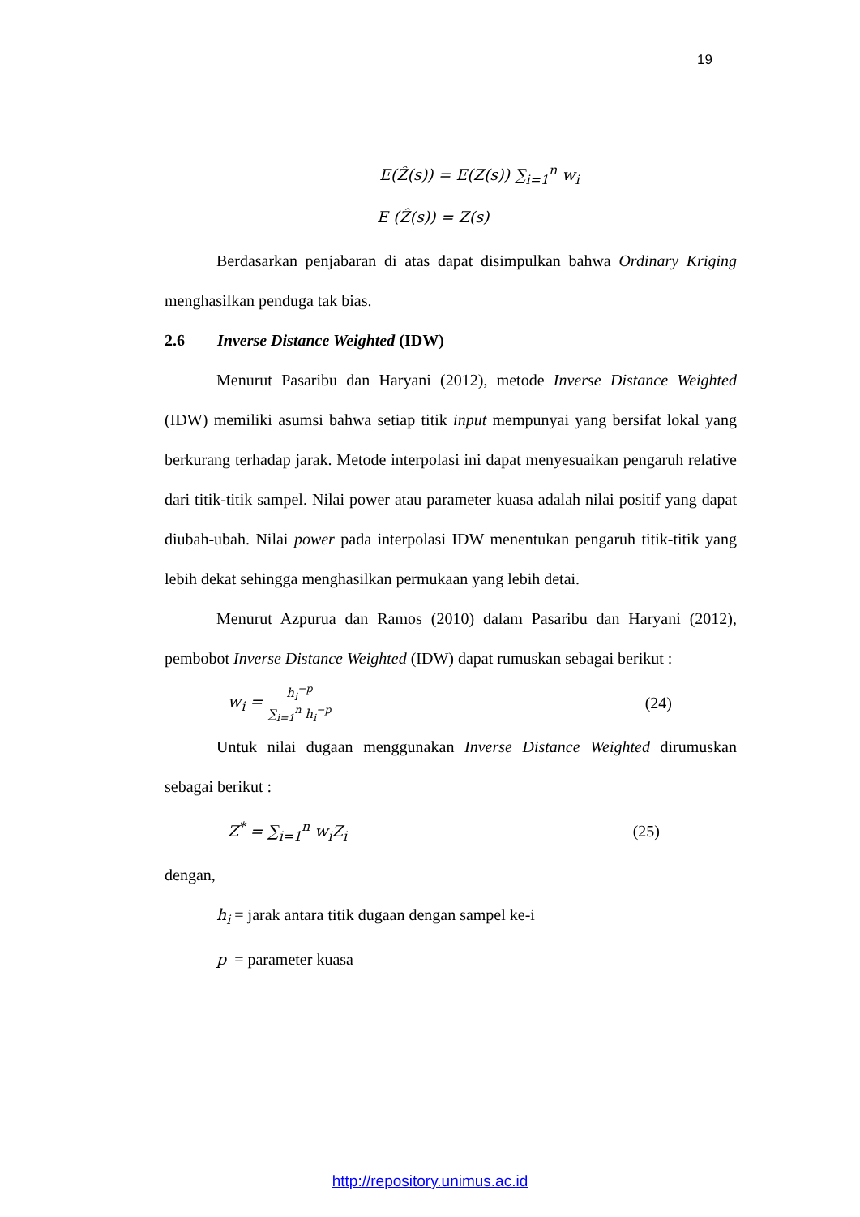19
E(Ẑ(s)) = E(Z(s)) ∑<sub>i=1</sub><sup>n</sup> w<sub>i</sub>
E (Ẑ(s)) = Z(s)
Berdasarkan penjabaran di atas dapat disimpulkan bahwa Ordinary Kriging menghasilkan penduga tak bias.
2.6 Inverse Distance Weighted (IDW)
Menurut Pasaribu dan Haryani (2012), metode Inverse Distance Weighted (IDW) memiliki asumsi bahwa setiap titik input mempunyai yang bersifat lokal yang berkurang terhadap jarak. Metode interpolasi ini dapat menyesuaikan pengaruh relative dari titik-titik sampel. Nilai power atau parameter kuasa adalah nilai positif yang dapat diubah-ubah. Nilai power pada interpolasi IDW menentukan pengaruh titik-titik yang lebih dekat sehingga menghasilkan permukaan yang lebih detai.
Menurut Azpurua dan Ramos (2010) dalam Pasaribu dan Haryani (2012), pembobot Inverse Distance Weighted (IDW) dapat rumuskan sebagai berikut :
w<sub>i</sub> = h<sub>i</sub><sup>−p</sup> ∑<sub>i=1</sub><sup>n</sup> h<sub>i</sub><sup>−p</sup> (24)
Untuk nilai dugaan menggunakan Inverse Distance Weighted dirumuskan sebagai berikut :
Z<sup>*</sup> = ∑<sub>i=1</sub><sup>n</sup> w<sub>i</sub>Z<sub>i</sub> (25)
dengan,
h<sub>i</sub> = jarak antara titik dugaan dengan sampel ke-i
p = parameter kuasa
http://repository.unimus.ac.id